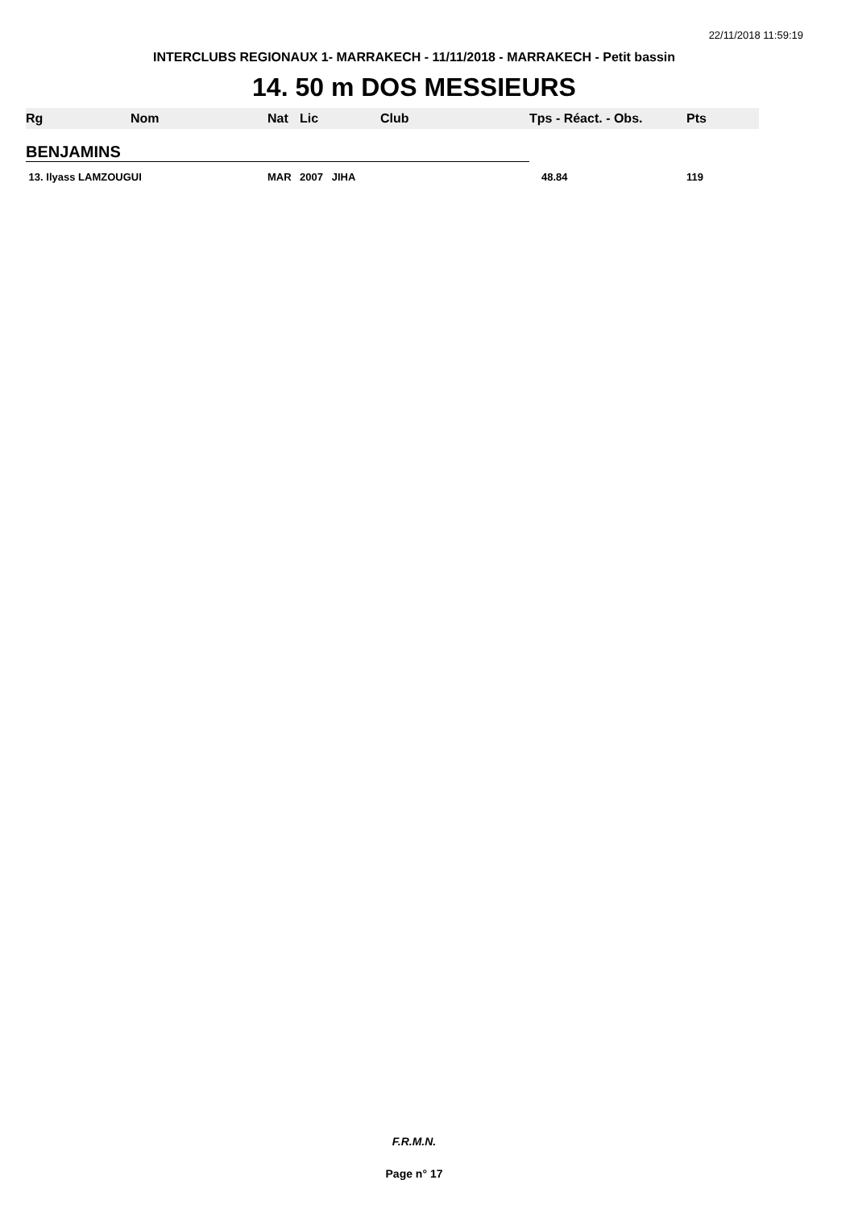22/11/2018 11:59:19
INTERCLUBS REGIONAUX 1- MARRAKECH - 11/11/2018 - MARRAKECH - Petit bassin
14. 50 m DOS MESSIEURS
| Rg | Nom | Nat | Lic | Club | Tps - Réact. - Obs. | Pts |
| --- | --- | --- | --- | --- | --- | --- |
| BENJAMINS | | | | | | |
| 13. Ilyass LAMZOUGUI | | MAR | 2007 JIHA | | 48.84 | 119 |
F.R.M.N.
Page n° 17